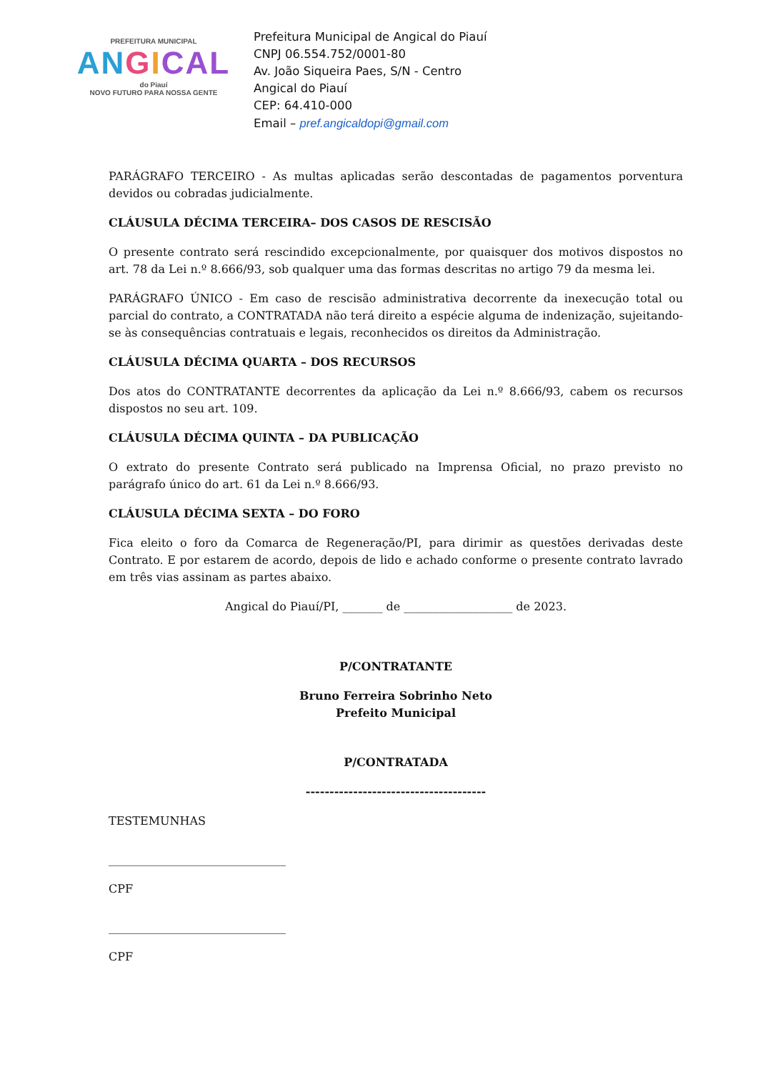PREFEITURA MUNICIPAL
AN GICAL
do Piauí
NOVO FUTURO PARA NOSSA GENTE
Prefeitura Municipal de Angical do Piauí
CNPJ 06.554.752/0001-80
Av. João Siqueira Paes, S/N - Centro
Angical do Piauí
CEP: 64.410-000
Email – pref.angicaldopi@gmail.com
PARÁGRAFO TERCEIRO - As multas aplicadas serão descontadas de pagamentos porventura devidos ou cobradas judicialmente.
CLÁUSULA DÉCIMA TERCEIRA– DOS CASOS DE RESCISÃO
O presente contrato será rescindido excepcionalmente, por quaisquer dos motivos dispostos no art. 78 da Lei n.º 8.666/93, sob qualquer uma das formas descritas no artigo 79 da mesma lei.
PARÁGRAFO ÚNICO - Em caso de rescisão administrativa decorrente da inexecução total ou parcial do contrato, a CONTRATADA não terá direito a espécie alguma de indenização, sujeitando-se às consequências contratuais e legais, reconhecidos os direitos da Administração.
CLÁUSULA DÉCIMA QUARTA – DOS RECURSOS
Dos atos do CONTRATANTE decorrentes da aplicação da Lei n.º 8.666/93, cabem os recursos dispostos no seu art. 109.
CLÁUSULA DÉCIMA QUINTA – DA PUBLICAÇÃO
O extrato do presente Contrato será publicado na Imprensa Oficial, no prazo previsto no parágrafo único do art. 61 da Lei n.º 8.666/93.
CLÁUSULA DÉCIMA SEXTA – DO FORO
Fica eleito o foro da Comarca de Regeneração/PI, para dirimir as questões derivadas deste Contrato. E por estarem de acordo, depois de lido e achado conforme o presente contrato lavrado em três vias assinam as partes abaixo.
Angical do Piauí/PI, _______ de ___________________ de 2023.
P/CONTRATANTE
Bruno Ferreira Sobrinho Neto
Prefeito Municipal
P/CONTRATADA
--------------------------------------
TESTEMUNHAS
_______________________________
CPF
_______________________________
CPF